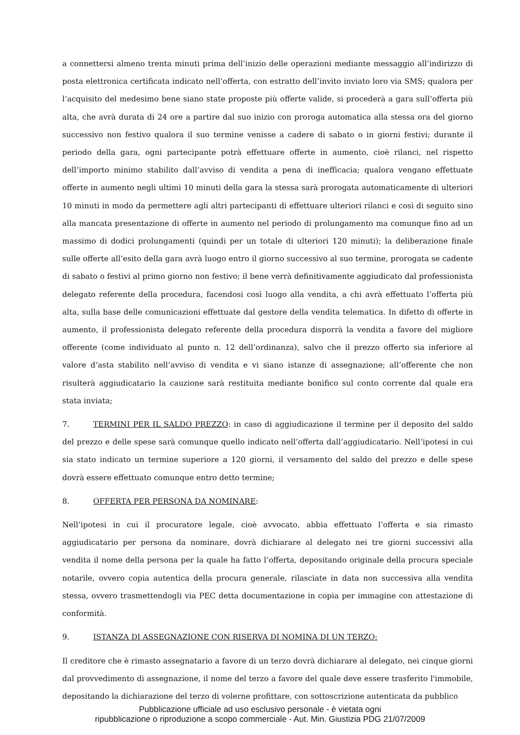a connettersi almeno trenta minuti prima dell’inizio delle operazioni mediante messaggio all’indirizzo di posta elettronica certificata indicato nell’offerta, con estratto dell’invito inviato loro via SMS; qualora per l’acquisito del medesimo bene siano state proposte più offerte valide, si procederà a gara sull’offerta più alta, che avrà durata di 24 ore a partire dal suo inizio con proroga automatica alla stessa ora del giorno successivo non festivo qualora il suo termine venisse a cadere di sabato o in giorni festivi; durante il periodo della gara, ogni partecipante potrà effettuare offerte in aumento, cioè rilanci, nel rispetto dell’importo minimo stabilito dall’avviso di vendita a pena di inefficacia; qualora vengano effettuate offerte in aumento negli ultimi 10 minuti della gara la stessa sarà prorogata automaticamente di ulteriori 10 minuti in modo da permettere agli altri partecipanti di effettuare ulteriori rilanci e così di seguito sino alla mancata presentazione di offerte in aumento nel periodo di prolungamento ma comunque fino ad un massimo di dodici prolungamenti (quindi per un totale di ulteriori 120 minuti); la deliberazione finale sulle offerte all’esito della gara avrà luogo entro il giorno successivo al suo termine, prorogata se cadente di sabato o festivi al primo giorno non festivo; il bene verrà definitivamente aggiudicato dal professionista delegato referente della procedura, facendosi così luogo alla vendita, a chi avrà effettuato l’offerta più alta, sulla base delle comunicazioni effettuate dal gestore della vendita telematica. In difetto di offerte in aumento, il professionista delegato referente della procedura disporrà la vendita a favore del migliore offerente (come individuato al punto n. 12 dell’ordinanza), salvo che il prezzo offerto sia inferiore al valore d’asta stabilito nell’avviso di vendita e vi siano istanze di assegnazione; all’offerente che non risulterà aggiudicatario la cauzione sarà restituita mediante bonifico sul conto corrente dal quale era stata inviata;
7. TERMINI PER IL SALDO PREZZO: in caso di aggiudicazione il termine per il deposito del saldo del prezzo e delle spese sarà comunque quello indicato nell’offerta dall’aggiudicatario. Nell’ipotesi in cui sia stato indicato un termine superiore a 120 giorni, il versamento del saldo del prezzo e delle spese dovrà essere effettuato comunque entro detto termine;
8. OFFERTA PER PERSONA DA NOMINARE:
Nell’ipotesi in cui il procuratore legale, cioè avvocato, abbia effettuato l’offerta e sia rimasto aggiudicatario per persona da nominare, dovrà dichiarare al delegato nei tre giorni successivi alla vendita il nome della persona per la quale ha fatto l’offerta, depositando originale della procura speciale notarile, ovvero copia autentica della procura generale, rilasciate in data non successiva alla vendita stessa, ovvero trasmettendogli via PEC detta documentazione in copia per immagine con attestazione di conformità.
9. ISTANZA DI ASSEGNAZIONE CON RISERVA DI NOMINA DI UN TERZO:
Il creditore che è rimasto assegnatario a favore di un terzo dovrà dichiarare al delegato, nei cinque giorni dal provvedimento di assegnazione, il nome del terzo a favore del quale deve essere trasferito l'immobile, depositando la dichiarazione del terzo di volerne profittare, con sottoscrizione autenticata da pubblico
Pubblicazione ufficiale ad uso esclusivo personale - è vietata ogni
ripubblicazione o riproduzione a scopo commerciale - Aut. Min. Giustizia PDG 21/07/2009